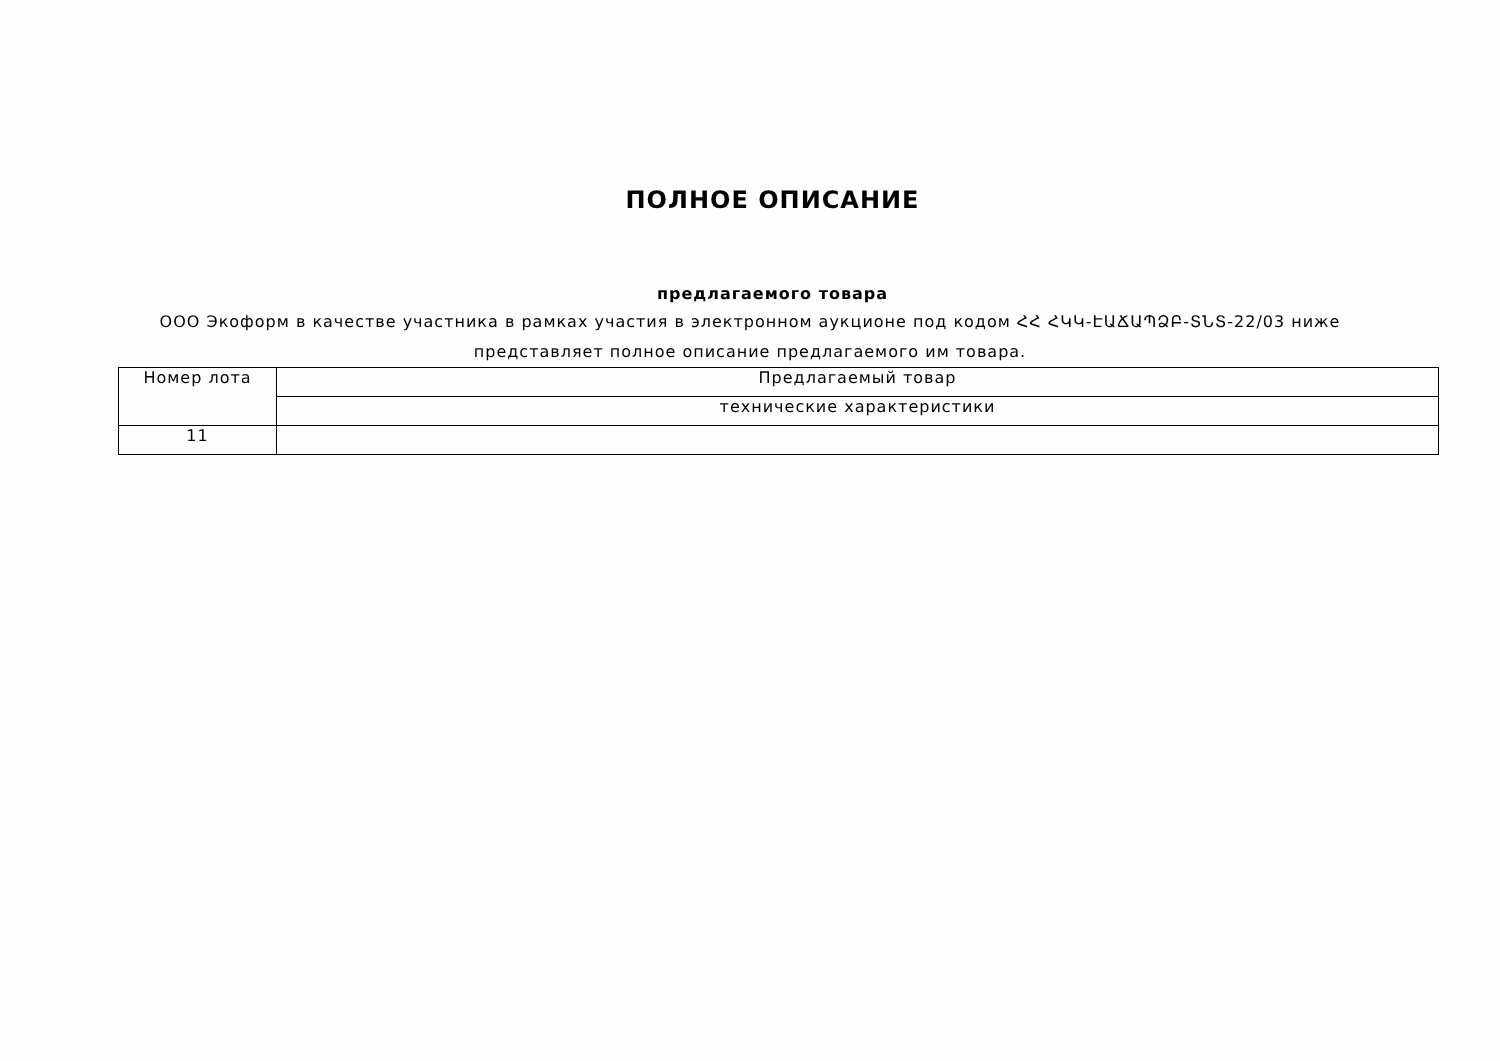ПОЛНОЕ ОПИСАНИЕ
предлагаемого товара
ООО Экоформ в качестве участника в рамках участия в электронном аукционе под кодом ՀՀ ՀԿԿ-ԷԱՃԱՊՁԲ-ՏՆՏ-22/03 ниже представляет полное описание предлагаемого им товара.
| Номер лота | Предлагаемый товар |
| | технические характеристики |
| 11 | |